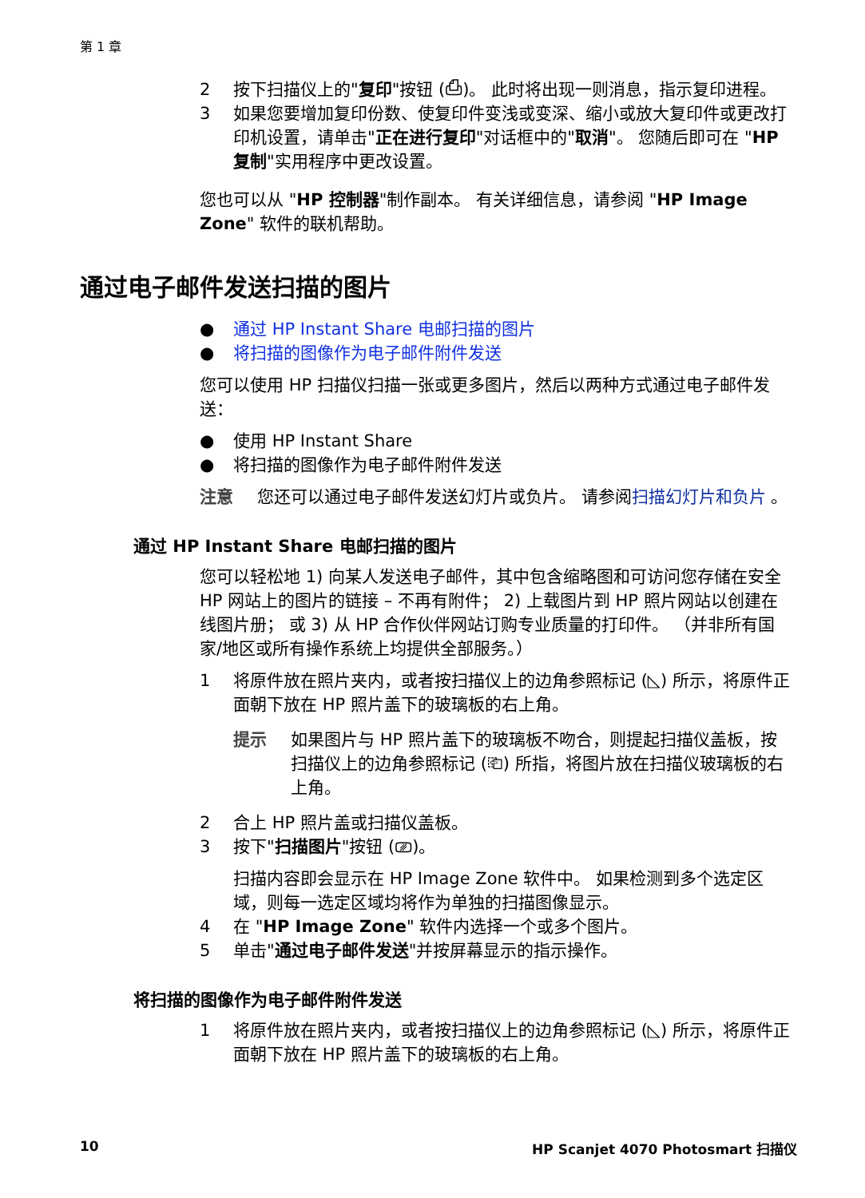第 1 章
2 按下扫描仪上的"复印"按钮 (⎙)。 此时将出现一则消息，指示复印进程。
3 如果您要增加复印份数、使复印件变浅或变深、缩小或放大复印件或更改打印机设置，请单击"正在进行复印"对话框中的"取消"。 您随后即可在 "HP 复制"实用程序中更改设置。
您也可以从 "HP 控制器"制作副本。 有关详细信息，请参阅 "HP Image Zone" 软件的联机帮助。
通过电子邮件发送扫描的图片
● 通过 HP Instant Share 电邮扫描的图片
● 将扫描的图像作为电子邮件附件发送
您可以使用 HP 扫描仪扫描一张或更多图片，然后以两种方式通过电子邮件发送：
● 使用 HP Instant Share
● 将扫描的图像作为电子邮件附件发送
注意 您还可以通过电子邮件发送幻灯片或负片。 请参阅扫描幻灯片和负片 。
通过 HP Instant Share 电邮扫描的图片
您可以轻松地 1) 向某人发送电子邮件，其中包含缩略图和可访问您存储在安全 HP 网站上的图片的链接 – 不再有附件； 2) 上载图片到 HP 照片网站以创建在线图片册； 或 3) 从 HP 合作伙伴网站订购专业质量的打印件。 （并非所有国家/地区或所有操作系统上均提供全部服务。）
1 将原件放在照片夹内，或者按扫描仪上的边角参照标记 (◺) 所示，将原件正面朝下放在 HP 照片盖下的玻璃板的右上角。
提示 如果图片与 HP 照片盖下的玻璃板不吻合，则提起扫描仪盖板，按扫描仪上的边角参照标记 (⎗) 所指，将图片放在扫描仪玻璃板的右上角。
2 合上 HP 照片盖或扫描仪盖板。
3 按下"扫描图片"按钮 (⎚)。
扫描内容即会显示在 HP Image Zone 软件中。 如果检测到多个选定区域，则每一选定区域均将作为单独的扫描图像显示。
4 在 "HP Image Zone" 软件内选择一个或多个图片。
5 单击"通过电子邮件发送"并按屏幕显示的指示操作。
将扫描的图像作为电子邮件附件发送
1 将原件放在照片夹内，或者按扫描仪上的边角参照标记 (◺) 所示，将原件正面朝下放在 HP 照片盖下的玻璃板的右上角。
10 HP Scanjet 4070 Photosmart 扫描仪